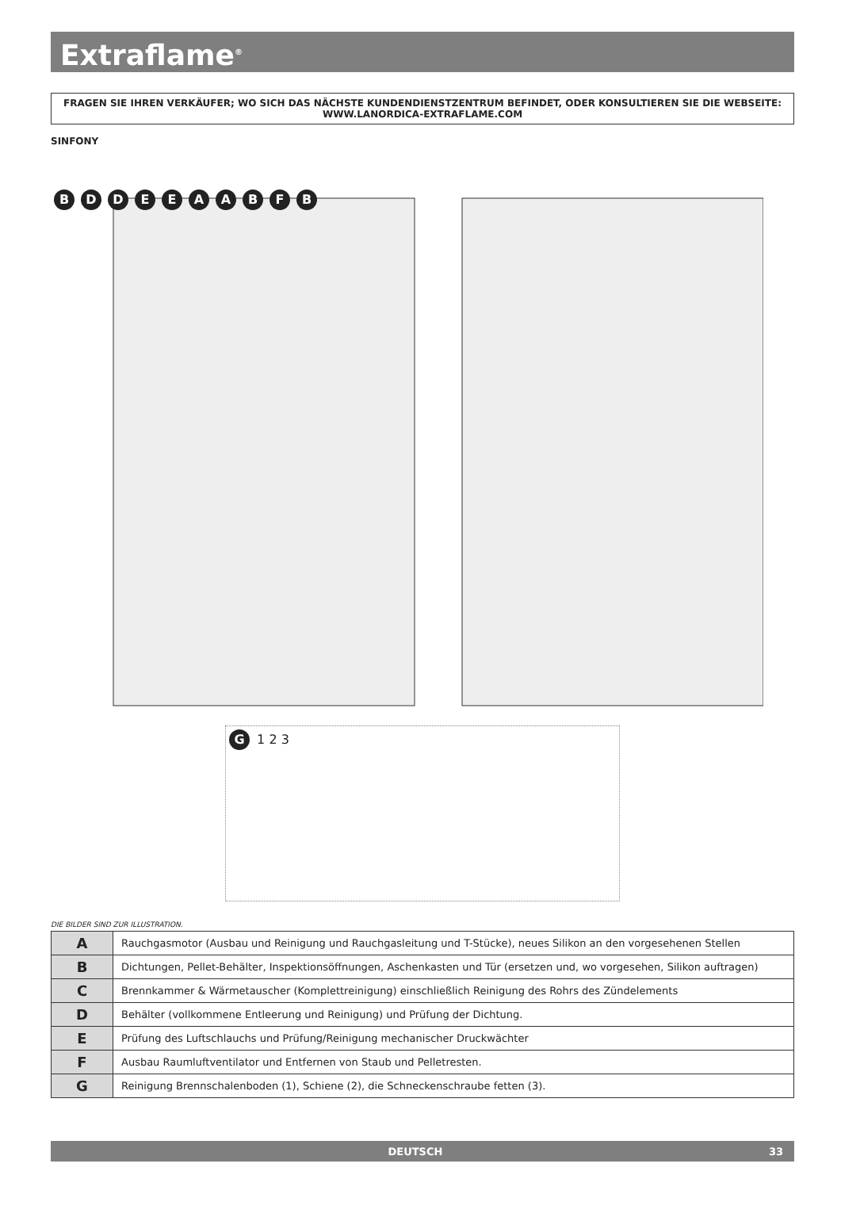Extraflame<sup>®</sup>
FRAGEN SIE IHREN VERKÄUFER; WO SICH DAS NÄCHSTE KUNDENDIENSTZENTRUM BEFINDET, ODER KONSULTIEREN SIE DIE WEBSEITE:
WWW.LANORDICA-EXTRAFLAME.COM
SINFONY
BDDEEAABFB
G 1 2 3
DIE BILDER SIND ZUR ILLUSTRATION.
| A | Rauchgasmotor (Ausbau und Reinigung und Rauchgasleitung und T-Stücke), neues Silikon an den vorgesehenen Stellen |
| B | Dichtungen, Pellet-Behälter, Inspektionsöffnungen, Aschenkasten und Tür (ersetzen und, wo vorgesehen, Silikon auftragen) |
| C | Brennkammer & Wärmetauscher (Komplettreinigung) einschließlich Reinigung des Rohrs des Zündelements |
| D | Behälter (vollkommene Entleerung und Reinigung) und Prüfung der Dichtung. |
| E | Prüfung des Luftschlauchs und Prüfung/Reinigung mechanischer Druckwächter |
| F | Ausbau Raumluftventilator und Entfernen von Staub und Pelletresten. |
| G | Reinigung Brennschalenboden (1), Schiene (2), die Schneckenschraube fetten (3). |
DEUTSCH 33